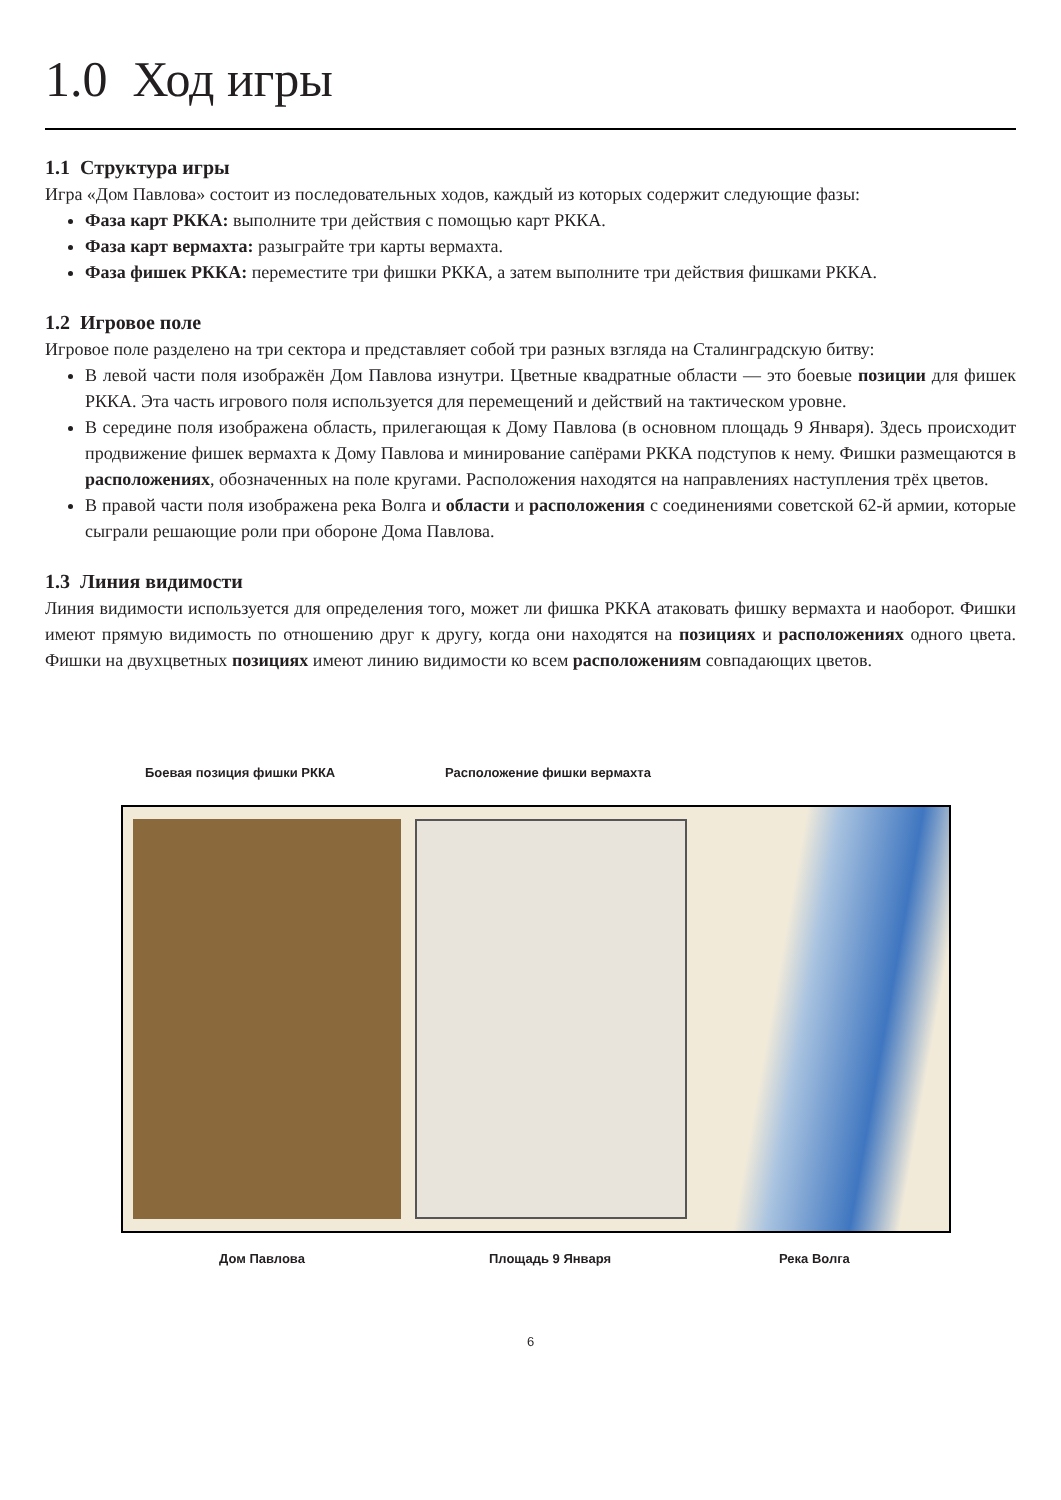1.0 Ход игры
1.1 Структура игры
Игра «Дом Павлова» состоит из последовательных ходов, каждый из которых содержит следующие фазы:
Фаза карт РККА: выполните три действия с помощью карт РККА.
Фаза карт вермахта: разыграйте три карты вермахта.
Фаза фишек РККА: переместите три фишки РККА, а затем выполните три действия фишками РККА.
1.2 Игровое поле
Игровое поле разделено на три сектора и представляет собой три разных взгляда на Сталинградскую битву:
В левой части поля изображён Дом Павлова изнутри. Цветные квадратные области — это боевые позиции для фишек РККА. Эта часть игрового поля используется для перемещений и действий на тактическом уровне.
В середине поля изображена область, прилегающая к Дому Павлова (в основном площадь 9 Января). Здесь происходит продвижение фишек вермахта к Дому Павлова и минирование сапёрами РККА подступов к нему. Фишки размещаются в расположениях, обозначенных на поле кругами. Расположения находятся на направлениях наступления трёх цветов.
В правой части поля изображена река Волга и области и расположения с соединениями советской 62-й армии, которые сыграли решающие роли при обороне Дома Павлова.
1.3 Линия видимости
Линия видимости используется для определения того, может ли фишка РККА атаковать фишку вермахта и наоборот. Фишки имеют прямую видимость по отношению друг к другу, когда они находятся на позициях и расположениях одного цвета. Фишки на двухцветных позициях имеют линию видимости ко всем расположениям совпадающих цветов.
Боевая позиция фишки РККА Расположение фишки вермахта
Дом Павлова Площадь 9 Января Река Волга
6